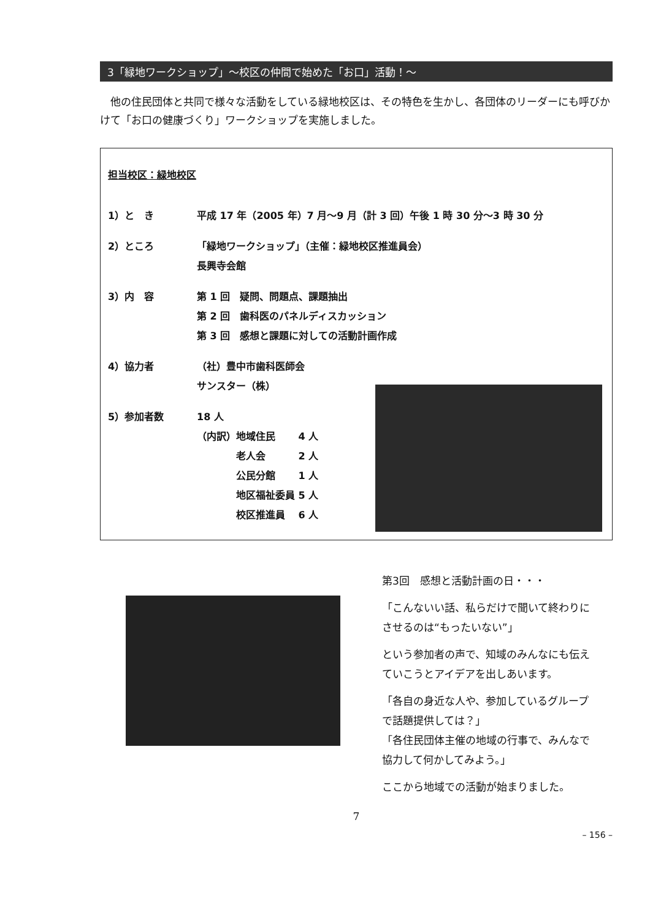3「緑地ワークショップ」～校区の仲間で始めた「お口」活動！～
他の住民団体と共同で様々な活動をしている緑地校区は、その特色を生かし、各団体のリーダーにも呼びかけて「お口の健康づくり」ワークショップを実施しました。
担当校区：緑地校区
1）と　き 平成 17 年（2005 年）7 月～9 月（計 3 回）午後 1 時 30 分～3 時 30 分
2）ところ 「緑地ワークショップ」（主催：緑地校区推進員会）
長興寺会館
3）内　容 第 1 回　疑問、問題点、課題抽出
第 2 回　歯科医のパネルディスカッション
第 3 回　感想と課題に対しての活動計画作成
4）協力者 （社）豊中市歯科医師会
サンスター（株）
5）参加者数 18 人
（内訳）地域住民　　 4 人
　　　　老人会　　　 2 人
　　　　公民分館　　 1 人
　　　　地区福祉委員 5 人
　　　　校区推進員　 6 人
第3回　感想と活動計画の日・・・
「こんないい話、私らだけで聞いて終わりにさせるのは“もったいない”」
という参加者の声で、知域のみんなにも伝えていこうとアイデアを出しあいます。
「各自の身近な人や、参加しているグループで話題提供しては？」
「各住民団体主催の地域の行事で、みんなで協力して何かしてみよう。」
ここから地域での活動が始まりました。
7
– 156 –